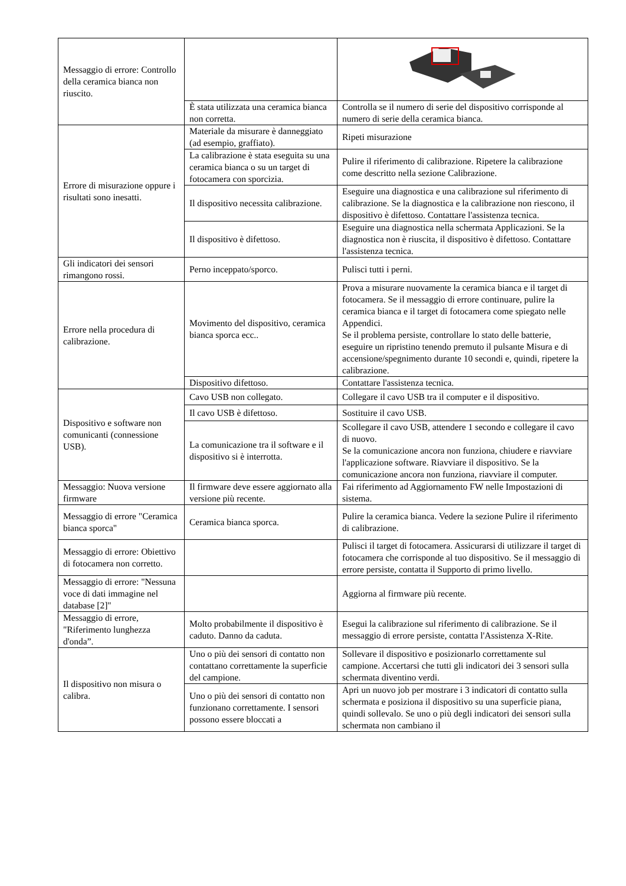| Messaggio di errore: Controllo della ceramica bianca non riuscito. | | |
| | È stata utilizzata una ceramica bianca non corretta. | Controlla se il numero di serie del dispositivo corrisponde al numero di serie della ceramica bianca. |
| Errore di misurazione oppure i risultati sono inesatti. | Materiale da misurare è danneggiato (ad esempio, graffiato). | Ripeti misurazione |
| | La calibrazione è stata eseguita su una ceramica bianca o su un target di fotocamera con sporcizia. | Pulire il riferimento di calibrazione. Ripetere la calibrazione come descritto nella sezione Calibrazione. |
| | Il dispositivo necessita calibrazione. | Eseguire una diagnostica e una calibrazione sul riferimento di calibrazione. Se la diagnostica e la calibrazione non riescono, il dispositivo è difettoso. Contattare l'assistenza tecnica. |
| | Il dispositivo è difettoso. | Eseguire una diagnostica nella schermata Applicazioni. Se la diagnostica non è riuscita, il dispositivo è difettoso. Contattare l'assistenza tecnica. |
| Gli indicatori dei sensori rimangono rossi. | Perno inceppato/sporco. | Pulisci tutti i perni. |
| Errore nella procedura di calibrazione. | Movimento del dispositivo, ceramica bianca sporca ecc.. | Prova a misurare nuovamente la ceramica bianca e il target di fotocamera. Se il messaggio di errore continuare, pulire la ceramica bianca e il target di fotocamera come spiegato nelle Appendici. Se il problema persiste, controllare lo stato delle batterie, eseguire un ripristino tenendo premuto il pulsante Misura e di accensione/spegnimento durante 10 secondi e, quindi, ripetere la calibrazione. |
| | Dispositivo difettoso. | Contattare l'assistenza tecnica. |
| Dispositivo e software non comunicanti (connessione USB). | Cavo USB non collegato. | Collegare il cavo USB tra il computer e il dispositivo. |
| | Il cavo USB è difettoso. | Sostituire il cavo USB. |
| | La comunicazione tra il software e il dispositivo si è interrotta. | Scollegare il cavo USB, attendere 1 secondo e collegare il cavo di nuovo. Se la comunicazione ancora non funziona, chiudere e riavviare l'applicazione software. Riavviare il dispositivo. Se la comunicazione ancora non funziona, riavviare il computer. |
| Messaggio: Nuova versione firmware | Il firmware deve essere aggiornato alla versione più recente. | Fai riferimento ad Aggiornamento FW nelle Impostazioni di sistema. |
| Messaggio di errore "Ceramica bianca sporca" | Ceramica bianca sporca. | Pulire la ceramica bianca. Vedere la sezione Pulire il riferimento di calibrazione. |
| Messaggio di errore: Obiettivo di fotocamera non corretto. | | Pulisci il target di fotocamera. Assicurarsi di utilizzare il target di fotocamera che corrisponde al tuo dispositivo. Se il messaggio di errore persiste, contatta il Supporto di primo livello. |
| Messaggio di errore: "Nessuna voce di dati immagine nel database [2]" | | Aggiorna al firmware più recente. |
| Messaggio di errore, "Riferimento lunghezza d'onda”. | Molto probabilmente il dispositivo è caduto. Danno da caduta. | Esegui la calibrazione sul riferimento di calibrazione. Se il messaggio di errore persiste, contatta l'Assistenza X-Rite. |
| Il dispositivo non misura o calibra. | Uno o più dei sensori di contatto non contattano correttamente la superficie del campione. | Sollevare il dispositivo e posizionarlo correttamente sul campione. Accertarsi che tutti gli indicatori dei 3 sensori sulla schermata diventino verdi. |
| | Uno o più dei sensori di contatto non funzionano correttamente. I sensori possono essere bloccati a | Apri un nuovo job per mostrare i 3 indicatori di contatto sulla schermata e posiziona il dispositivo su una superficie piana, quindi sollevalo. Se uno o più degli indicatori dei sensori sulla schermata non cambiano il |